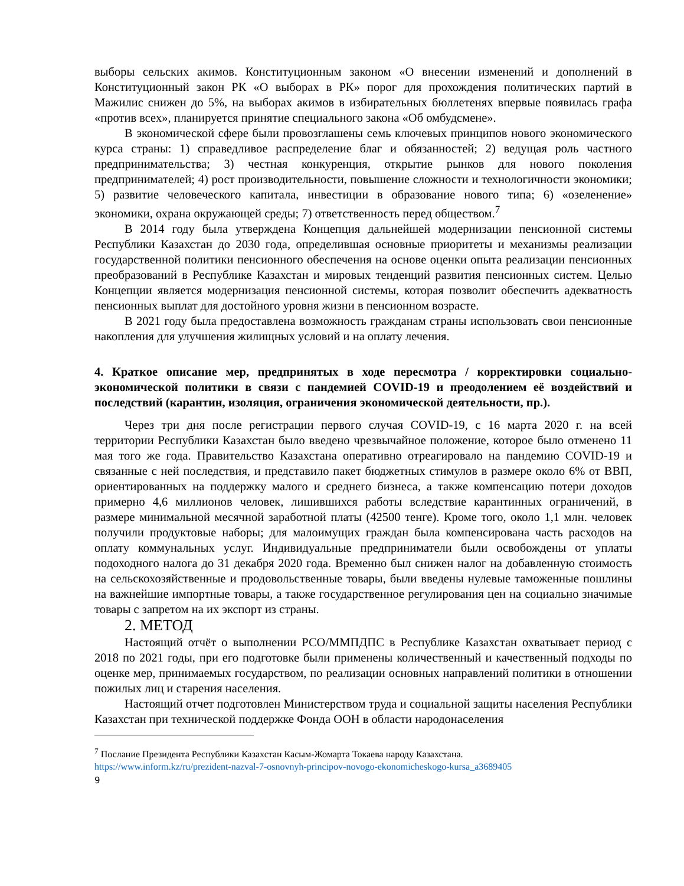выборы сельских акимов. Конституционным законом «О внесении изменений и дополнений в Конституционный закон РК «О выборах в РК» порог для прохождения политических партий в Мажилис снижен до 5%, на выборах акимов в избирательных бюллетенях впервые появилась графа «против всех», планируется принятие специального закона «Об омбудсмене».
В экономической сфере были провозглашены семь ключевых принципов нового экономического курса страны: 1) справедливое распределение благ и обязанностей; 2) ведущая роль частного предпринимательства; 3) честная конкуренция, открытие рынков для нового поколения предпринимателей; 4) рост производительности, повышение сложности и технологичности экономики; 5) развитие человеческого капитала, инвестиции в образование нового типа; 6) «озеленение» экономики, охрана окружающей среды; 7) ответственность перед обществом.<sup>7</sup>
В 2014 году была утверждена Концепция дальнейшей модернизации пенсионной системы Республики Казахстан до 2030 года, определившая основные приоритеты и механизмы реализации государственной политики пенсионного обеспечения на основе оценки опыта реализации пенсионных преобразований в Республике Казахстан и мировых тенденций развития пенсионных систем. Целью Концепции является модернизация пенсионной системы, которая позволит обеспечить адекватность пенсионных выплат для достойного уровня жизни в пенсионном возрасте.
В 2021 году была предоставлена возможность гражданам страны использовать свои пенсионные накопления для улучшения жилищных условий и на оплату лечения.
4. Краткое описание мер, предпринятых в ходе пересмотра / корректировки социально-экономической политики в связи с пандемией COVID-19 и преодолением её воздействий и последствий (карантин, изоляция, ограничения экономической деятельности, пр.).
Через три дня после регистрации первого случая COVID-19, с 16 марта 2020 г. на всей территории Республики Казахстан было введено чрезвычайное положение, которое было отменено 11 мая того же года. Правительство Казахстана оперативно отреагировало на пандемию COVID-19 и связанные с ней последствия, и представило пакет бюджетных стимулов в размере около 6% от ВВП, ориентированных на поддержку малого и среднего бизнеса, а также компенсацию потери доходов примерно 4,6 миллионов человек, лишившихся работы вследствие карантинных ограничений, в размере минимальной месячной заработной платы (42500 тенге). Кроме того, около 1,1 млн. человек получили продуктовые наборы; для малоимущих граждан была компенсирована часть расходов на оплату коммунальных услуг. Индивидуальные предприниматели были освобождены от уплаты подоходного налога до 31 декабря 2020 года. Временно был снижен налог на добавленную стоимость на сельскохозяйственные и продовольственные товары, были введены нулевые таможенные пошлины на важнейшие импортные товары, а также государственное регулирования цен на социально значимые товары с запретом на их экспорт из страны.
2. МЕТОД
Настоящий отчёт о выполнении РСО/ММПДПС в Республике Казахстан охватывает период с 2018 по 2021 годы, при его подготовке были применены количественный и качественный подходы по оценке мер, принимаемых государством, по реализации основных направлений политики в отношении пожилых лиц и старения населения.
Настоящий отчет подготовлен Министерством труда и социальной защиты населения Республики Казахстан при технической поддержке Фонда ООН в области народонаселения
<sup>7</sup> Послание Президента Республики Казахстан Касым-Жомарта Токаева народу Казахстана.
https://www.inform.kz/ru/prezident-nazval-7-osnovnyh-principov-novogo-ekonomicheskogo-kursa_a3689405
9